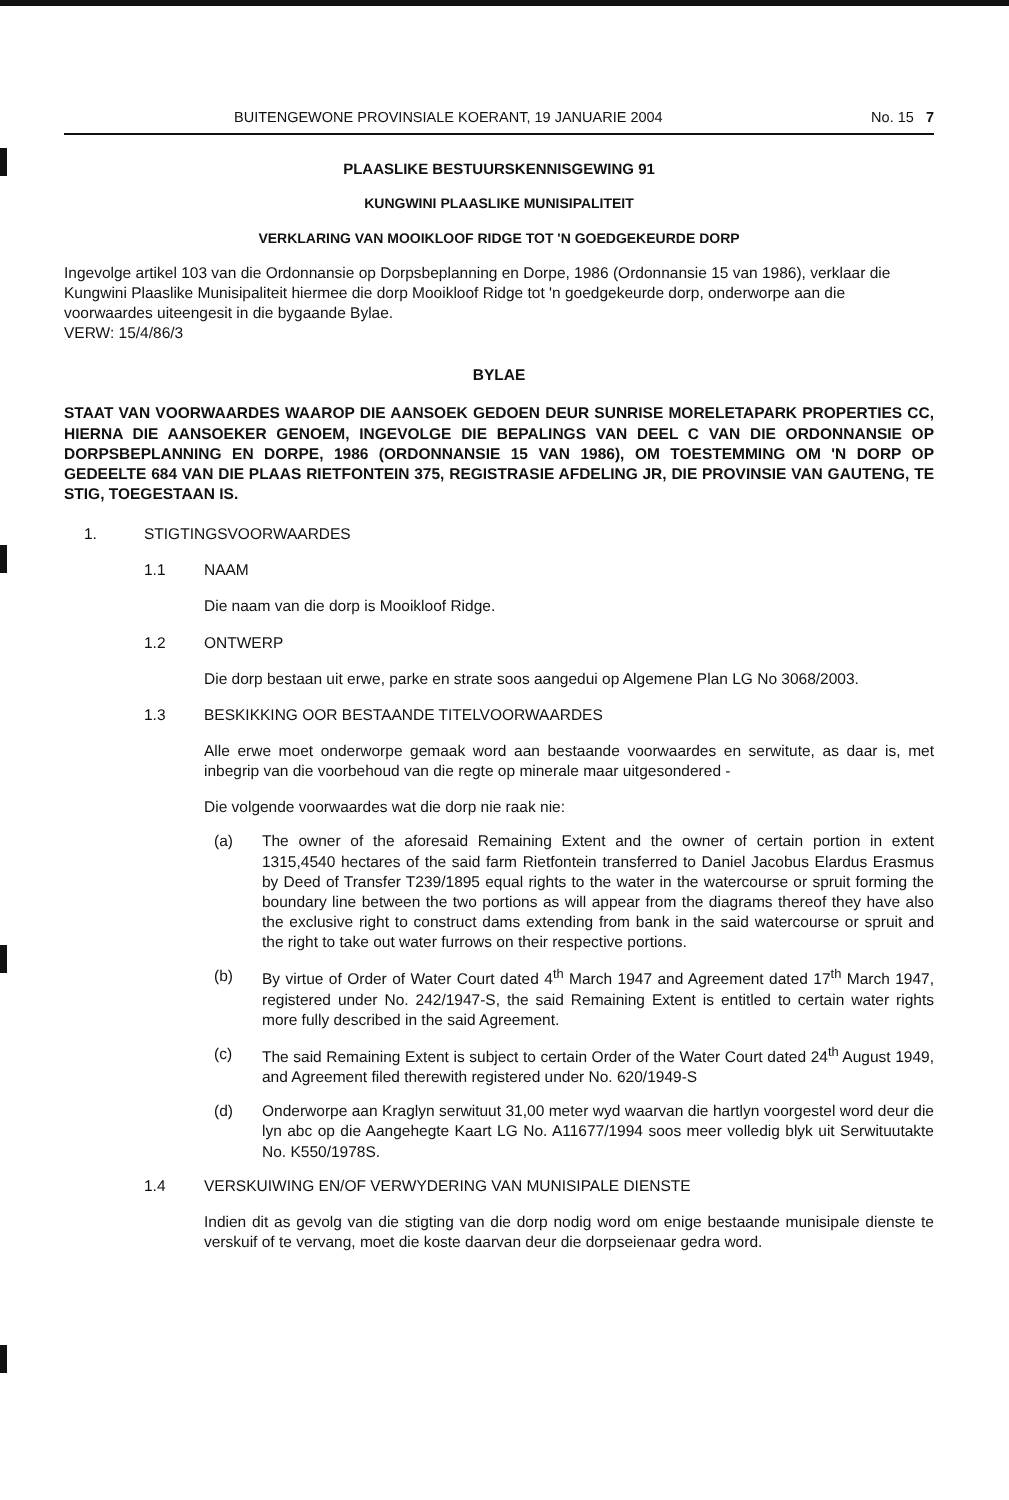BUITENGEWONE PROVINSIALE KOERANT, 19 JANUARIE 2004 No. 15 7
PLAASLIKE BESTUURSKENNISGEWING 91
KUNGWINI PLAASLIKE MUNISIPALITEIT
VERKLARING VAN MOOIKLOOF RIDGE TOT 'N GOEDGEKEURDE DORP
Ingevolge artikel 103 van die Ordonnansie op Dorpsbeplanning en Dorpe, 1986 (Ordonnansie 15 van 1986), verklaar die Kungwini Plaaslike Munisipaliteit hiermee die dorp Mooikloof Ridge tot 'n goedgekeurde dorp, onderworpe aan die voorwaardes uiteengesit in die bygaande Bylae.
VERW: 15/4/86/3
BYLAE
STAAT VAN VOORWAARDES WAAROP DIE AANSOEK GEDOEN DEUR SUNRISE MORELETAPARK PROPERTIES CC, HIERNA DIE AANSOEKER GENOEM, INGEVOLGE DIE BEPALINGS VAN DEEL C VAN DIE ORDONNANSIE OP DORPSBEPLANNING EN DORPE, 1986 (ORDONNANSIE 15 VAN 1986), OM TOESTEMMING OM 'N DORP OP GEDEELTE 684 VAN DIE PLAAS RIETFONTEIN 375, REGISTRASIE AFDELING JR, DIE PROVINSIE VAN GAUTENG, TE STIG, TOEGESTAAN IS.
1. STIGTINGSVOORWAARDES
1.1 NAAM
Die naam van die dorp is Mooikloof Ridge.
1.2 ONTWERP
Die dorp bestaan uit erwe, parke en strate soos aangedui op Algemene Plan LG No 3068/2003.
1.3 BESKIKKING OOR BESTAANDE TITELVOORWAARDES
Alle erwe moet onderworpe gemaak word aan bestaande voorwaardes en serwitute, as daar is, met inbegrip van die voorbehoud van die regte op minerale maar uitgesondered -
Die volgende voorwaardes wat die dorp nie raak nie:
(a) The owner of the aforesaid Remaining Extent and the owner of certain portion in extent 1315,4540 hectares of the said farm Rietfontein transferred to Daniel Jacobus Elardus Erasmus by Deed of Transfer T239/1895 equal rights to the water in the watercourse or spruit forming the boundary line between the two portions as will appear from the diagrams thereof they have also the exclusive right to construct dams extending from bank in the said watercourse or spruit and the right to take out water furrows on their respective portions.
(b) By virtue of Order of Water Court dated 4<sup>th</sup> March 1947 and Agreement dated 17<sup>th</sup> March 1947, registered under No. 242/1947-S, the said Remaining Extent is entitled to certain water rights more fully described in the said Agreement.
(c) The said Remaining Extent is subject to certain Order of the Water Court dated 24<sup>th</sup> August 1949, and Agreement filed therewith registered under No. 620/1949-S
(d) Onderworpe aan Kraglyn serwituut 31,00 meter wyd waarvan die hartlyn voorgestel word deur die lyn abc op die Aangehegte Kaart LG No. A11677/1994 soos meer volledig blyk uit Serwituutakte No. K550/1978S.
1.4 VERSKUIWING EN/OF VERWYDERING VAN MUNISIPALE DIENSTE
Indien dit as gevolg van die stigting van die dorp nodig word om enige bestaande munisipale dienste te verskuif of te vervang, moet die koste daarvan deur die dorpseienaar gedra word.